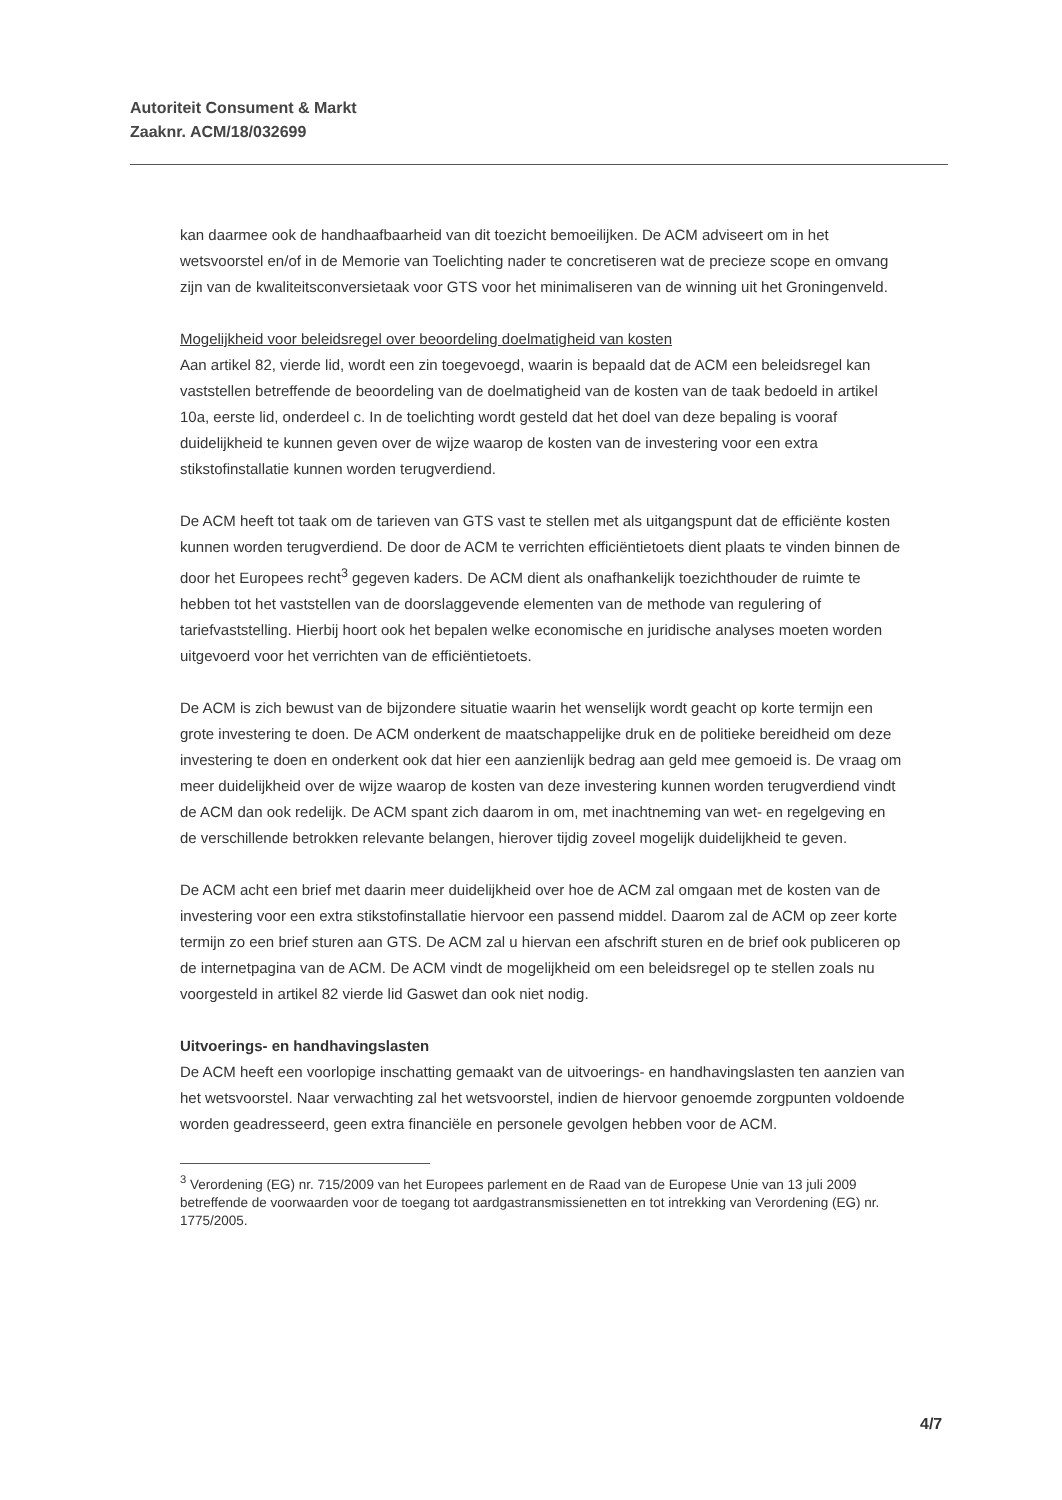Autoriteit Consument & Markt
Zaaknr. ACM/18/032699
kan daarmee ook de handhaafbaarheid van dit toezicht bemoeilijken. De ACM adviseert om in het wetsvoorstel en/of in de Memorie van Toelichting nader te concretiseren wat de precieze scope en omvang zijn van de kwaliteitsconversietaak voor GTS voor het minimaliseren van de winning uit het Groningenveld.
Mogelijkheid voor beleidsregel over beoordeling doelmatigheid van kosten
Aan artikel 82, vierde lid, wordt een zin toegevoegd, waarin is bepaald dat de ACM een beleidsregel kan vaststellen betreffende de beoordeling van de doelmatigheid van de kosten van de taak bedoeld in artikel 10a, eerste lid, onderdeel c. In de toelichting wordt gesteld dat het doel van deze bepaling is vooraf duidelijkheid te kunnen geven over de wijze waarop de kosten van de investering voor een extra stikstofinstallatie kunnen worden terugverdiend.
De ACM heeft tot taak om de tarieven van GTS vast te stellen met als uitgangspunt dat de efficiënte kosten kunnen worden terugverdiend. De door de ACM te verrichten efficiëntietoets dient plaats te vinden binnen de door het Europees recht<sup>3</sup> gegeven kaders. De ACM dient als onafhankelijk toezichthouder de ruimte te hebben tot het vaststellen van de doorslaggevende elementen van de methode van regulering of tariefvaststelling. Hierbij hoort ook het bepalen welke economische en juridische analyses moeten worden uitgevoerd voor het verrichten van de efficiëntietoets.
De ACM is zich bewust van de bijzondere situatie waarin het wenselijk wordt geacht op korte termijn een grote investering te doen. De ACM onderkent de maatschappelijke druk en de politieke bereidheid om deze investering te doen en onderkent ook dat hier een aanzienlijk bedrag aan geld mee gemoeid is. De vraag om meer duidelijkheid over de wijze waarop de kosten van deze investering kunnen worden terugverdiend vindt de ACM dan ook redelijk. De ACM spant zich daarom in om, met inachtneming van wet- en regelgeving en de verschillende betrokken relevante belangen, hierover tijdig zoveel mogelijk duidelijkheid te geven.
De ACM acht een brief met daarin meer duidelijkheid over hoe de ACM zal omgaan met de kosten van de investering voor een extra stikstofinstallatie hiervoor een passend middel. Daarom zal de ACM op zeer korte termijn zo een brief sturen aan GTS. De ACM zal u hiervan een afschrift sturen en de brief ook publiceren op de internetpagina van de ACM. De ACM vindt de mogelijkheid om een beleidsregel op te stellen zoals nu voorgesteld in artikel 82 vierde lid Gaswet dan ook niet nodig.
Uitvoerings- en handhavingslasten
De ACM heeft een voorlopige inschatting gemaakt van de uitvoerings- en handhavingslasten ten aanzien van het wetsvoorstel. Naar verwachting zal het wetsvoorstel, indien de hiervoor genoemde zorgpunten voldoende worden geadresseerd, geen extra financiële en personele gevolgen hebben voor de ACM.
<sup>3</sup> Verordening (EG) nr. 715/2009 van het Europees parlement en de Raad van de Europese Unie van 13 juli 2009 betreffende de voorwaarden voor de toegang tot aardgastransmissienetten en tot intrekking van Verordening (EG) nr. 1775/2005.
4/7